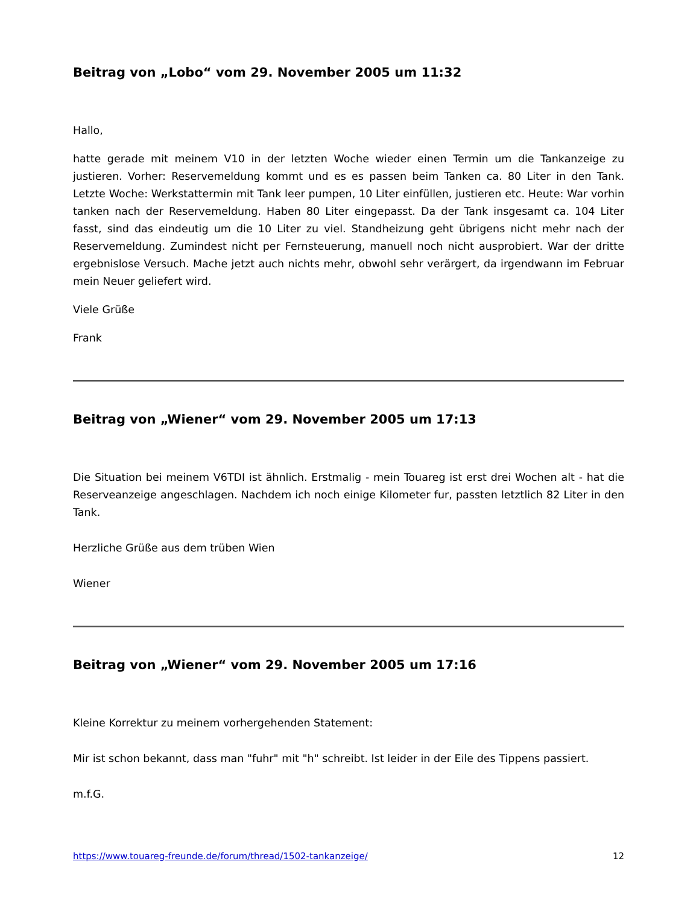Beitrag von „Lobo“ vom 29. November 2005 um 11:32
Hallo,
hatte gerade mit meinem V10 in der letzten Woche wieder einen Termin um die Tankanzeige zu justieren. Vorher: Reservemeldung kommt und es es passen beim Tanken ca. 80 Liter in den Tank. Letzte Woche: Werkstattermin mit Tank leer pumpen, 10 Liter einfüllen, justieren etc. Heute: War vorhin tanken nach der Reservemeldung. Haben 80 Liter eingepasst. Da der Tank insgesamt ca. 104 Liter fasst, sind das eindeutig um die 10 Liter zu viel. Standheizung geht übrigens nicht mehr nach der Reservemeldung. Zumindest nicht per Fernsteuerung, manuell noch nicht ausprobiert. War der dritte ergebnislose Versuch. Mache jetzt auch nichts mehr, obwohl sehr verärgert, da irgendwann im Februar mein Neuer geliefert wird.
Viele Grüße
Frank
Beitrag von „Wiener“ vom 29. November 2005 um 17:13
Die Situation bei meinem V6TDI ist ähnlich. Erstmalig - mein Touareg ist erst drei Wochen alt - hat die Reserveanzeige angeschlagen. Nachdem ich noch einige Kilometer fur, passten letztlich 82 Liter in den Tank.
Herzliche Grüße aus dem trüben Wien
Wiener
Beitrag von „Wiener“ vom 29. November 2005 um 17:16
Kleine Korrektur zu meinem vorhergehenden Statement:
Mir ist schon bekannt, dass man "fuhr" mit "h" schreibt. Ist leider in der Eile des Tippens passiert.
m.f.G.
https://www.touareg-freunde.de/forum/thread/1502-tankanzeige/ 12